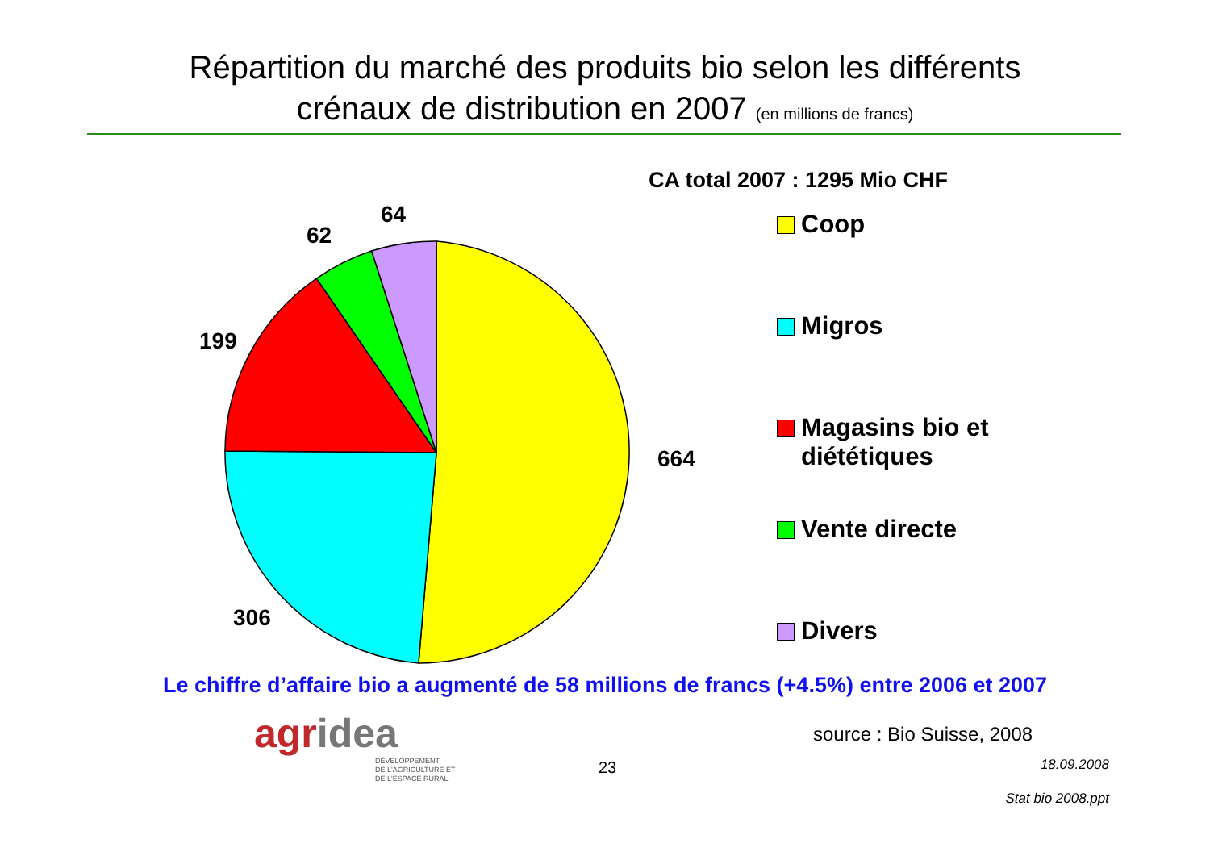Répartition du marché des produits bio selon les différents
crénaux de distribution en 2007 (en millions de francs)
CA total 2007 : 1295 Mio CHF
64
62
199
664
306
Coop
Migros
Magasins bio et
diététiques
Vente directe
Divers
Le chiffre d’affaire bio a augmenté de 58 millions de francs (+4.5%) entre 2006 et 2007
agridea
DÉVELOPPEMENT
DE L'AGRICULTURE ET
DE L'ESPACE RURAL
source : Bio Suisse, 2008
23 18.09.2008
Stat bio 2008.ppt